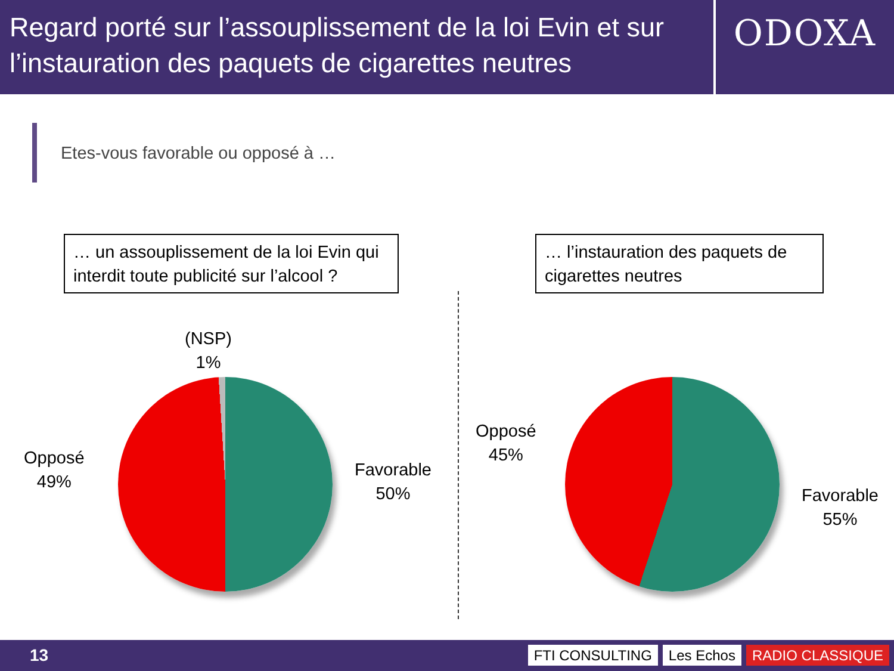Regard porté sur l’assouplissement de la loi Evin et sur l’instauration des paquets de cigarettes neutres
ODOXA
Etes-vous favorable ou opposé à …
… un assouplissement de la loi Evin qui interdit toute publicité sur l’alcool ?
(NSP)
1%
Opposé
49%
Favorable
50%
… l’instauration des paquets de cigarettes neutres
Opposé
45%
Favorable
55%
13
FTI CONSULTING Les Echos RADIO CLASSIQUE